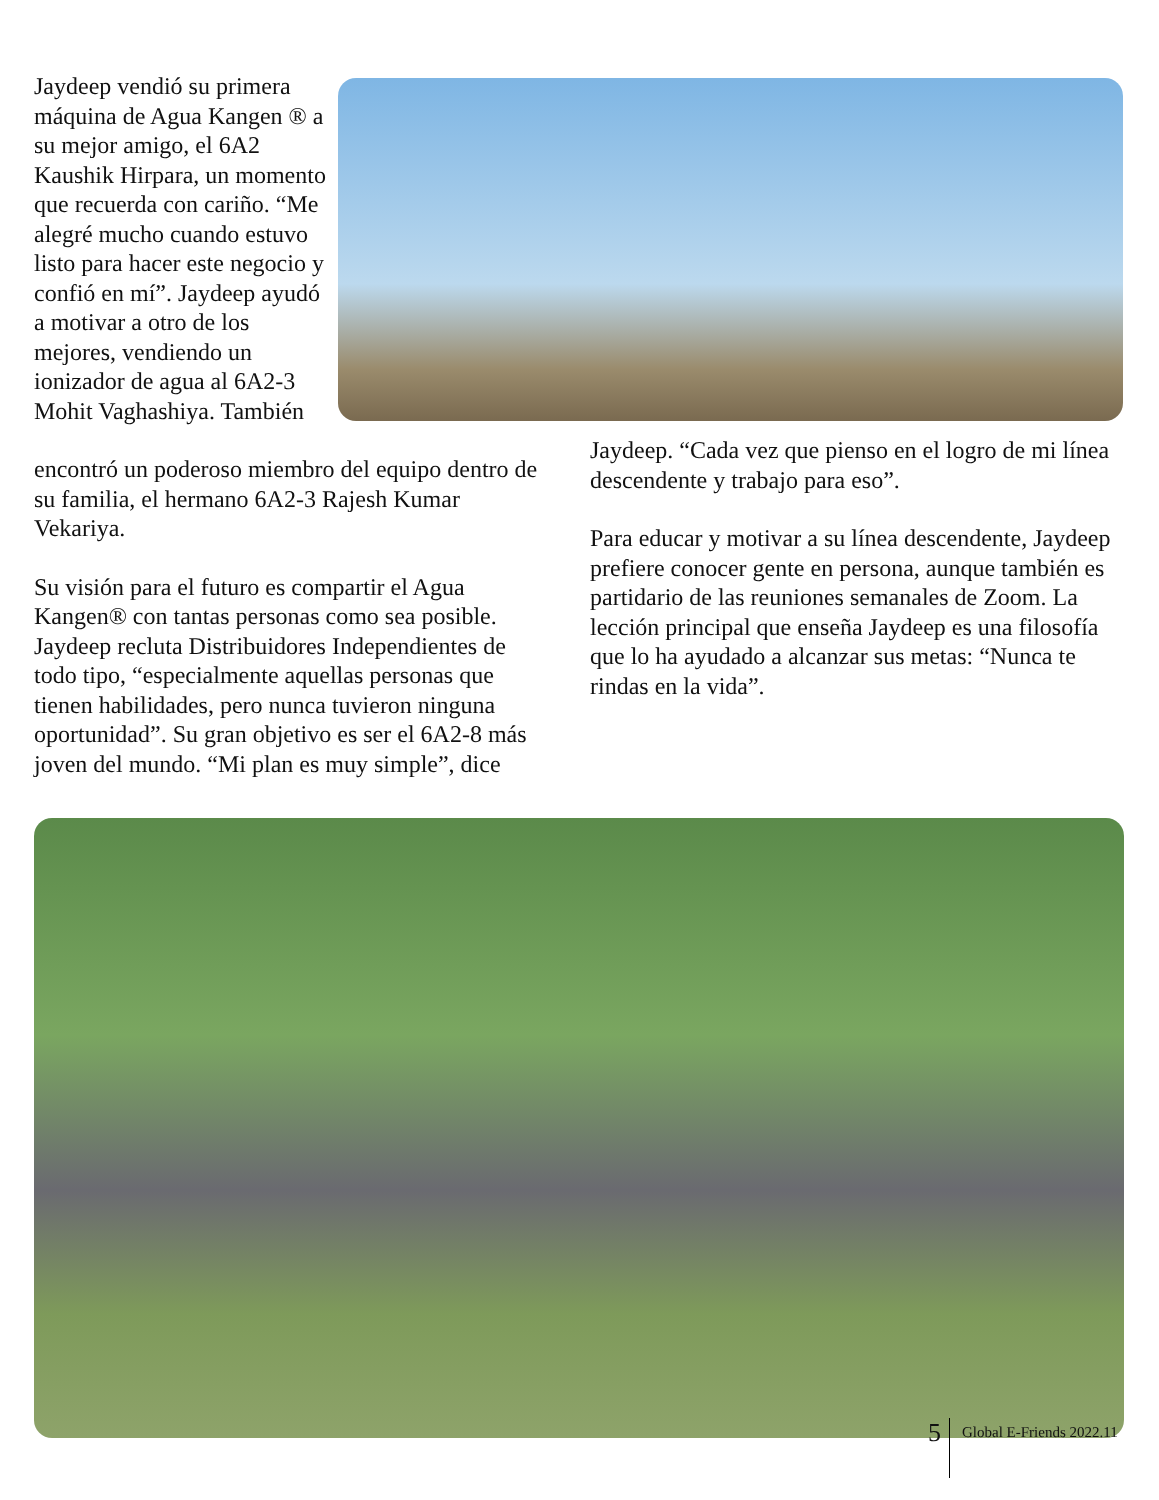Jaydeep vendió su primera máquina de Agua Kangen ® a su mejor amigo, el 6A2 Kaushik Hirpara, un momento que recuerda con cariño. “Me alegré mucho cuando estuvo listo para hacer este negocio y confió en mí”. Jaydeep ayudó a motivar a otro de los mejores, vendiendo un ionizador de agua al 6A2-3 Mohit Vaghashiya. También
encontró un poderoso miembro del equipo dentro de su familia, el hermano 6A2-3 Rajesh Kumar Vekariya.
Su visión para el futuro es compartir el Agua Kangen® con tantas personas como sea posible. Jaydeep recluta Distribuidores Independientes de todo tipo, “especialmente aquellas personas que tienen habilidades, pero nunca tuvieron ninguna oportunidad”. Su gran objetivo es ser el 6A2-8 más joven del mundo. “Mi plan es muy simple”, dice
Jaydeep. “Cada vez que pienso en el logro de mi línea descendente y trabajo para eso”.
Para educar y motivar a su línea descendente, Jaydeep prefiere conocer gente en persona, aunque también es partidario de las reuniones semanales de Zoom. La lección principal que enseña Jaydeep es una filosofía que lo ha ayudado a alcanzar sus metas: “Nunca te rindas en la vida”.
5 Global E-Friends 2022.11